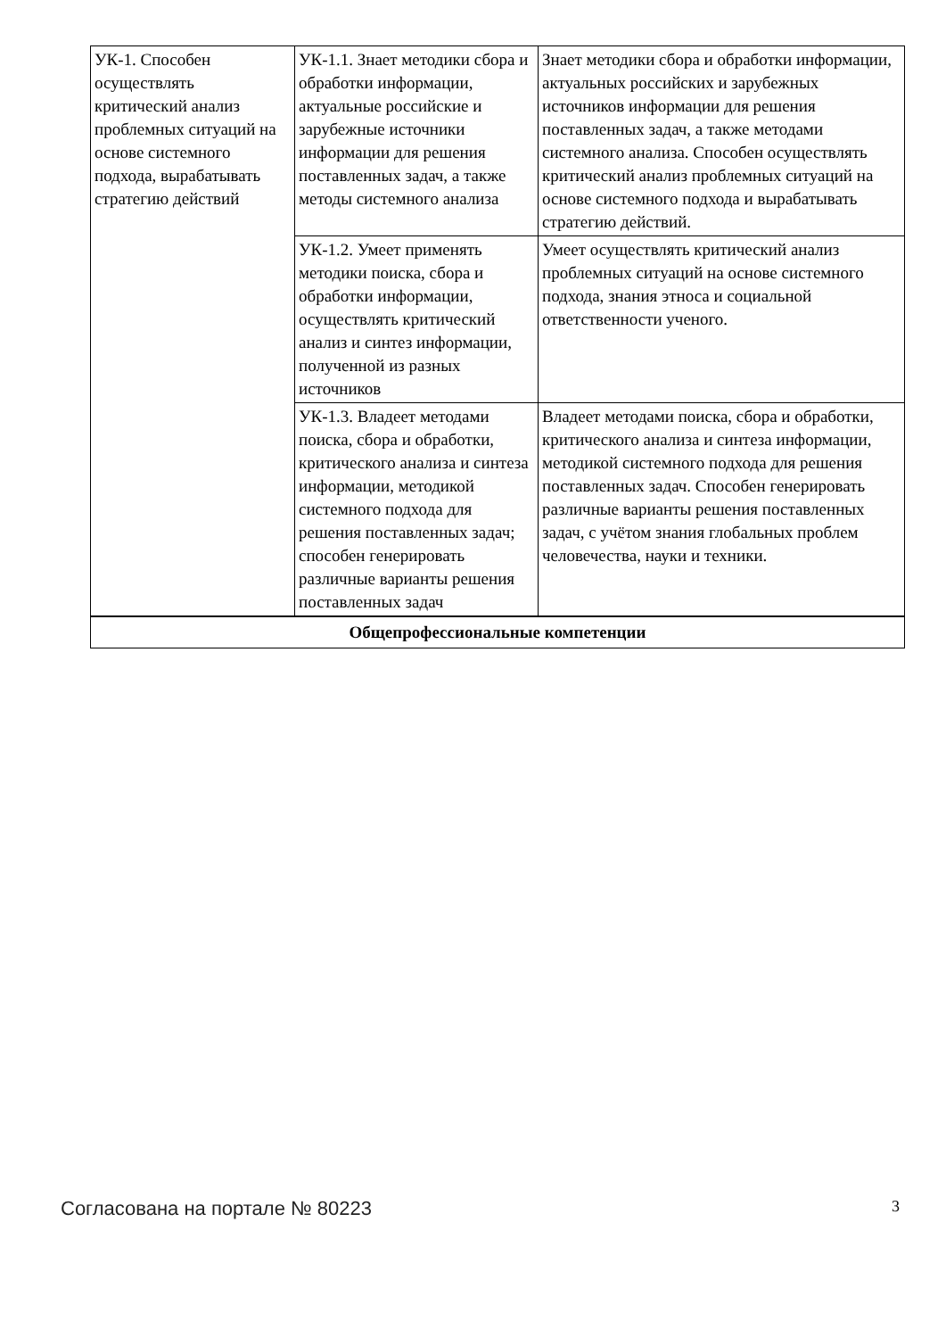| УК-1. Способен осуществлять критический анализ проблемных ситуаций на основе системного подхода, вырабатывать стратегию действий | УК-1.1. Знает методики сбора и обработки информации, актуальные российские и зарубежные источники информации для решения поставленных задач, а также методы системного анализа | Знает методики сбора и обработки информации, актуальных российских и зарубежных источников информации для решения поставленных задач, а также методами системного анализа. Способен осуществлять критический анализ проблемных ситуаций на основе системного подхода и вырабатывать стратегию действий. |
| | УК-1.2. Умеет применять методики поиска, сбора и обработки информации, осуществлять критический анализ и синтез информации, полученной из разных источников | Умеет осуществлять критический анализ проблемных ситуаций на основе системного подхода, знания этноса и социальной ответственности ученого. |
| | УК-1.3. Владеет методами поиска, сбора и обработки, критического анализа и синтеза информации, методикой системного подхода для решения поставленных задач; способен генерировать различные варианты решения поставленных задач | Владеет методами поиска, сбора и обработки, критического анализа и синтеза информации, методикой системного подхода для решения поставленных задач. Способен генерировать различные варианты решения поставленных задач, с учётом знания глобальных проблем человечества, науки и техники. |
| Общепрофессиональные компетенции | | |
Согласована на портале № 80223 3